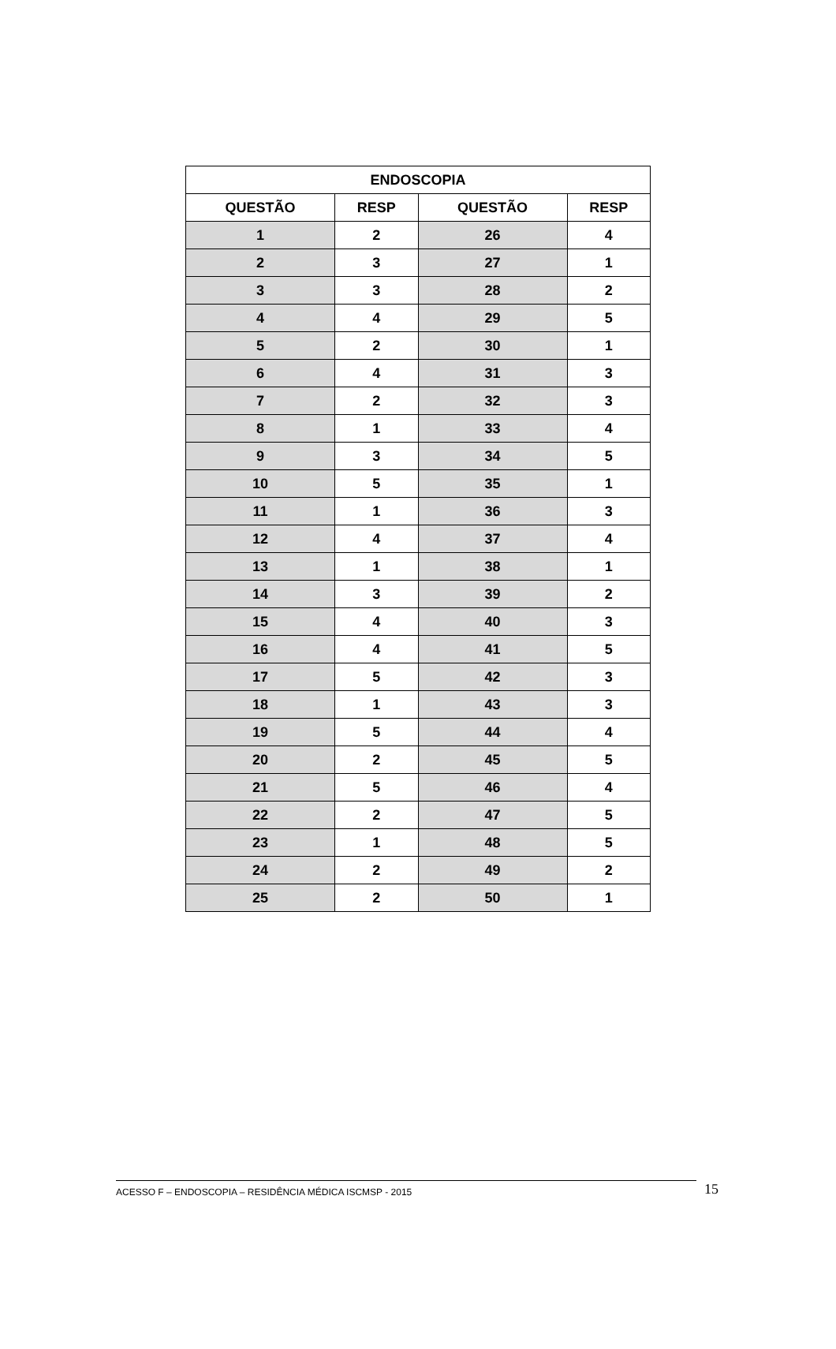| ENDOSCOPIA | | | |
| --- | --- | --- | --- |
| QUESTÃO | RESP | QUESTÃO | RESP |
| 1 | 2 | 26 | 4 |
| 2 | 3 | 27 | 1 |
| 3 | 3 | 28 | 2 |
| 4 | 4 | 29 | 5 |
| 5 | 2 | 30 | 1 |
| 6 | 4 | 31 | 3 |
| 7 | 2 | 32 | 3 |
| 8 | 1 | 33 | 4 |
| 9 | 3 | 34 | 5 |
| 10 | 5 | 35 | 1 |
| 11 | 1 | 36 | 3 |
| 12 | 4 | 37 | 4 |
| 13 | 1 | 38 | 1 |
| 14 | 3 | 39 | 2 |
| 15 | 4 | 40 | 3 |
| 16 | 4 | 41 | 5 |
| 17 | 5 | 42 | 3 |
| 18 | 1 | 43 | 3 |
| 19 | 5 | 44 | 4 |
| 20 | 2 | 45 | 5 |
| 21 | 5 | 46 | 4 |
| 22 | 2 | 47 | 5 |
| 23 | 1 | 48 | 5 |
| 24 | 2 | 49 | 2 |
| 25 | 2 | 50 | 1 |
ACESSO F – ENDOSCOPIA – RESIDÊNCIA MÉDICA ISCMSP - 2015 15